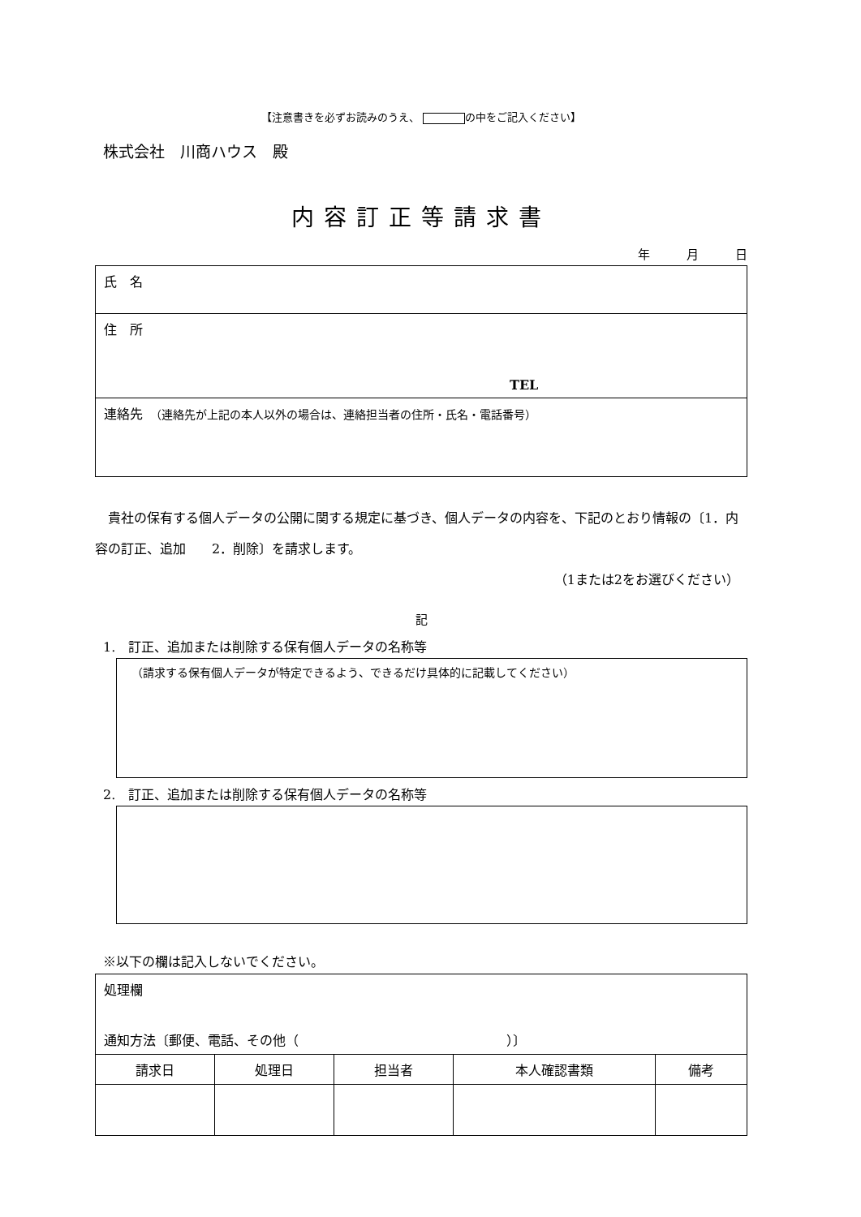【注意書きを必ずお読みのうえ、 の中をご記入ください】
株式会社　川商ハウス　殿
内容訂正等請求書
年　　　月　　　日
| 氏 名 |
| 住 所 TEL |
| 連絡先 （連絡先が上記の本人以外の場合は、連絡担当者の住所・氏名・電話番号） |
　貴社の保有する個人データの公開に関する規定に基づき、個人データの内容を、下記のとおり情報の〔1．内容の訂正、追加　　2．削除〕を請求します。
（1または2をお選びください）
記
1.　訂正、追加または削除する保有個人データの名称等
（請求する保有個人データが特定できるよう、できるだけ具体的に記載してください）
2.　訂正、追加または削除する保有個人データの名称等
※以下の欄は記入しないでください。
| 処理欄 通知方法〔郵便、電話、その他（ ）〕 | | | | |
| 請求日 | 処理日 | 担当者 | 本人確認書類 | 備考 |